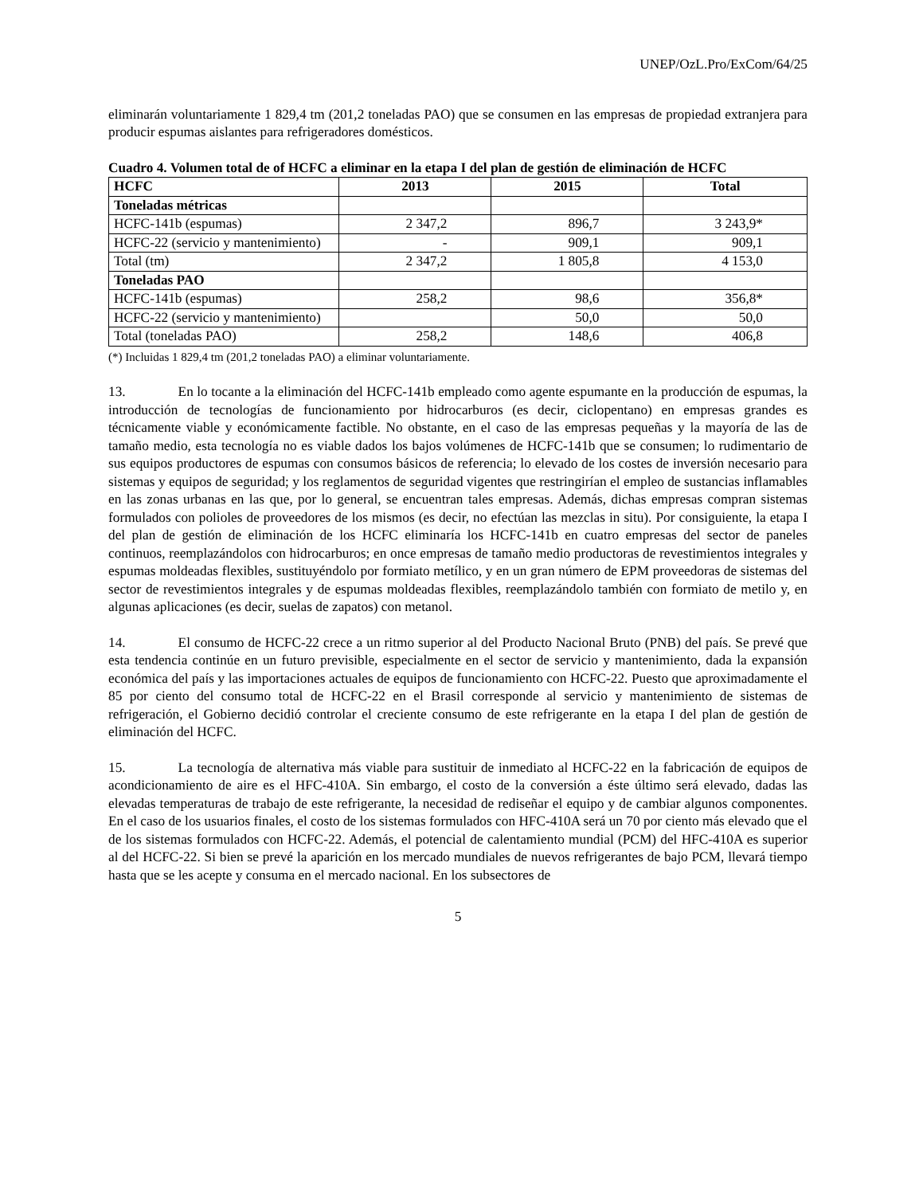UNEP/OzL.Pro/ExCom/64/25
eliminarán voluntariamente 1 829,4 tm (201,2 toneladas PAO) que se consumen en las empresas de propiedad extranjera para producir espumas aislantes para refrigeradores domésticos.
Cuadro 4. Volumen total de of HCFC a eliminar en la etapa I del plan de gestión de eliminación de HCFC
| HCFC | 2013 | 2015 | Total |
| --- | --- | --- | --- |
| Toneladas métricas | | | |
| HCFC-141b (espumas) | 2 347,2 | 896,7 | 3 243,9* |
| HCFC-22 (servicio y mantenimiento) | - | 909,1 | 909,1 |
| Total (tm) | 2 347,2 | 1 805,8 | 4 153,0 |
| Toneladas PAO | | | |
| HCFC-141b (espumas) | 258,2 | 98,6 | 356,8* |
| HCFC-22 (servicio y mantenimiento) | | 50,0 | 50,0 |
| Total (toneladas PAO) | 258,2 | 148,6 | 406,8 |
(*) Incluidas 1 829,4 tm (201,2 toneladas PAO) a eliminar voluntariamente.
13. En lo tocante a la eliminación del HCFC-141b empleado como agente espumante en la producción de espumas, la introducción de tecnologías de funcionamiento por hidrocarburos (es decir, ciclopentano) en empresas grandes es técnicamente viable y económicamente factible. No obstante, en el caso de las empresas pequeñas y la mayoría de las de tamaño medio, esta tecnología no es viable dados los bajos volúmenes de HCFC-141b que se consumen; lo rudimentario de sus equipos productores de espumas con consumos básicos de referencia; lo elevado de los costes de inversión necesario para sistemas y equipos de seguridad; y los reglamentos de seguridad vigentes que restringirían el empleo de sustancias inflamables en las zonas urbanas en las que, por lo general, se encuentran tales empresas. Además, dichas empresas compran sistemas formulados con polioles de proveedores de los mismos (es decir, no efectúan las mezclas in situ). Por consiguiente, la etapa I del plan de gestión de eliminación de los HCFC eliminaría los HCFC-141b en cuatro empresas del sector de paneles continuos, reemplazándolos con hidrocarburos; en once empresas de tamaño medio productoras de revestimientos integrales y espumas moldeadas flexibles, sustituyéndolo por formiato metílico, y en un gran número de EPM proveedoras de sistemas del sector de revestimientos integrales y de espumas moldeadas flexibles, reemplazándolo también con formiato de metilo y, en algunas aplicaciones (es decir, suelas de zapatos) con metanol.
14. El consumo de HCFC-22 crece a un ritmo superior al del Producto Nacional Bruto (PNB) del país. Se prevé que esta tendencia continúe en un futuro previsible, especialmente en el sector de servicio y mantenimiento, dada la expansión económica del país y las importaciones actuales de equipos de funcionamiento con HCFC-22. Puesto que aproximadamente el 85 por ciento del consumo total de HCFC-22 en el Brasil corresponde al servicio y mantenimiento de sistemas de refrigeración, el Gobierno decidió controlar el creciente consumo de este refrigerante en la etapa I del plan de gestión de eliminación del HCFC.
15. La tecnología de alternativa más viable para sustituir de inmediato al HCFC-22 en la fabricación de equipos de acondicionamiento de aire es el HFC-410A. Sin embargo, el costo de la conversión a éste último será elevado, dadas las elevadas temperaturas de trabajo de este refrigerante, la necesidad de rediseñar el equipo y de cambiar algunos componentes. En el caso de los usuarios finales, el costo de los sistemas formulados con HFC-410A será un 70 por ciento más elevado que el de los sistemas formulados con HCFC-22. Además, el potencial de calentamiento mundial (PCM) del HFC-410A es superior al del HCFC-22. Si bien se prevé la aparición en los mercado mundiales de nuevos refrigerantes de bajo PCM, llevará tiempo hasta que se les acepte y consuma en el mercado nacional. En los subsectores de
5